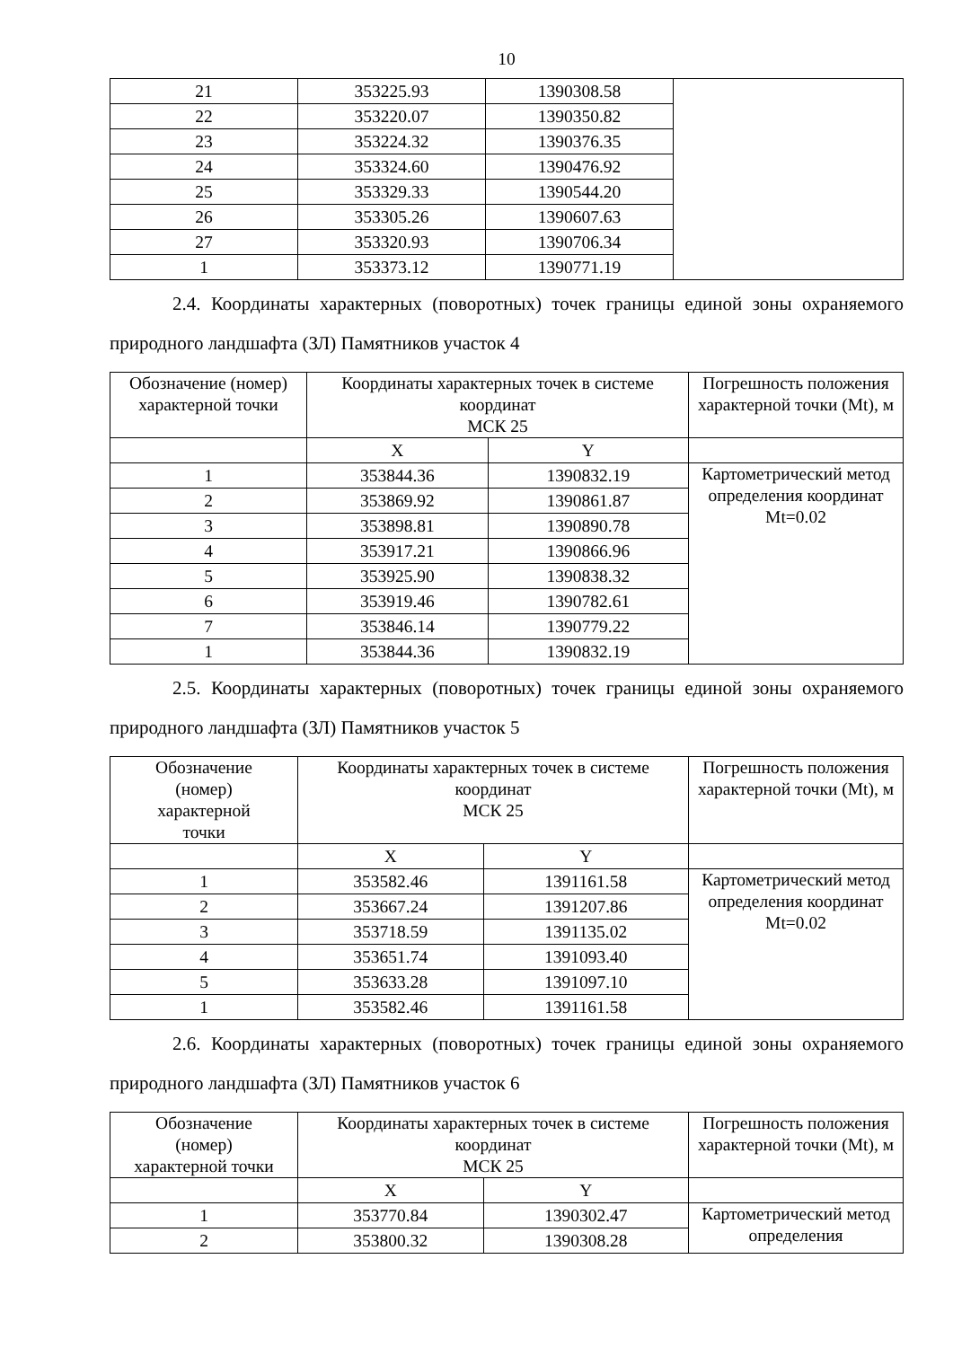10
| 21 | 353225.93 | 1390308.58 | |
| 22 | 353220.07 | 1390350.82 | |
| 23 | 353224.32 | 1390376.35 | |
| 24 | 353324.60 | 1390476.92 | |
| 25 | 353329.33 | 1390544.20 | |
| 26 | 353305.26 | 1390607.63 | |
| 27 | 353320.93 | 1390706.34 | |
| 1 | 353373.12 | 1390771.19 | |
2.4. Координаты характерных (поворотных) точек границы единой зоны охраняемого природного ландшафта (ЗЛ) Памятников участок 4
| Обозначение (номер) характерной точки | Координаты характерных точек в системе координат МСК 25 | | Погрешность положения характерной точки (Mt), м |
| | X | Y | |
| 1 | 353844.36 | 1390832.19 | Картометрический метод определения координат Mt=0.02 |
| 2 | 353869.92 | 1390861.87 | |
| 3 | 353898.81 | 1390890.78 | |
| 4 | 353917.21 | 1390866.96 | |
| 5 | 353925.90 | 1390838.32 | |
| 6 | 353919.46 | 1390782.61 | |
| 7 | 353846.14 | 1390779.22 | |
| 1 | 353844.36 | 1390832.19 | |
2.5. Координаты характерных (поворотных) точек границы единой зоны охраняемого природного ландшафта (ЗЛ) Памятников участок 5
| Обозначение (номер) характерной точки | Координаты характерных точек в системе координат МСК 25 | | Погрешность положения характерной точки (Mt), м |
| | X | Y | |
| 1 | 353582.46 | 1391161.58 | Картометрический метод определения координат Mt=0.02 |
| 2 | 353667.24 | 1391207.86 | |
| 3 | 353718.59 | 1391135.02 | |
| 4 | 353651.74 | 1391093.40 | |
| 5 | 353633.28 | 1391097.10 | |
| 1 | 353582.46 | 1391161.58 | |
2.6. Координаты характерных (поворотных) точек границы единой зоны охраняемого природного ландшафта (ЗЛ) Памятников участок 6
| Обозначение (номер) характерной точки | Координаты характерных точек в системе координат МСК 25 | | Погрешность положения характерной точки (Mt), м |
| | X | Y | |
| 1 | 353770.84 | 1390302.47 | Картометрический метод определения |
| 2 | 353800.32 | 1390308.28 | |